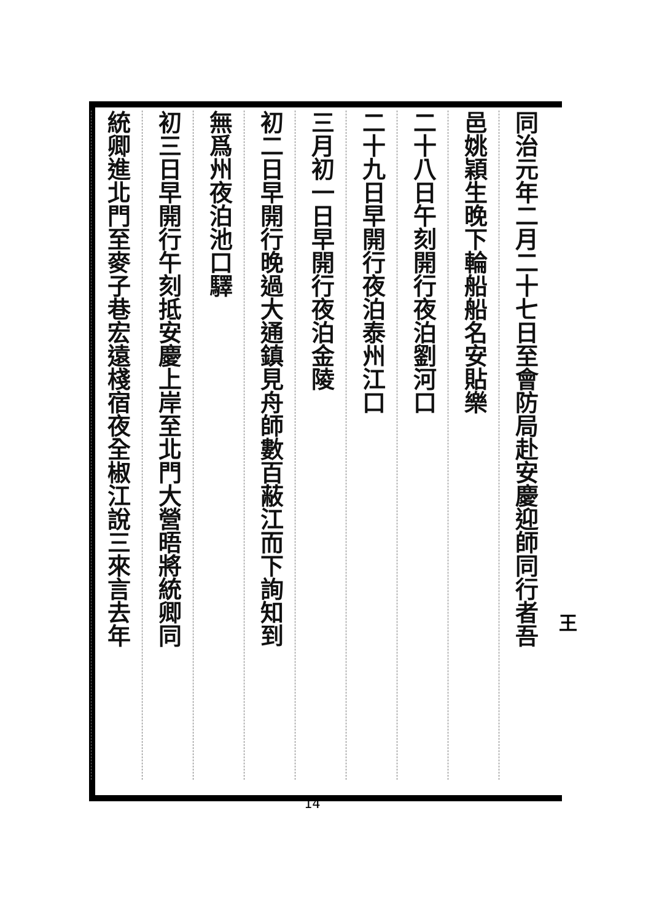同治元年二月二十七日至會防局赴安慶迎師同行者吾
邑姚穎生晚下輪船船名安貼樂
二十八日午刻開行夜泊劉河口
二十九日早開行夜泊泰州江口
三月初一日早開行夜泊金陵
初二日早開行晚過大通鎮見舟師數百蔽江而下詢知到
無爲州夜泊池口驛
初三日早開行午刻抵安慶上岸至北門大營晤將統卿同
統卿進北門至麥子巷宏遠棧宿夜全椒江說三來言去年
王
14